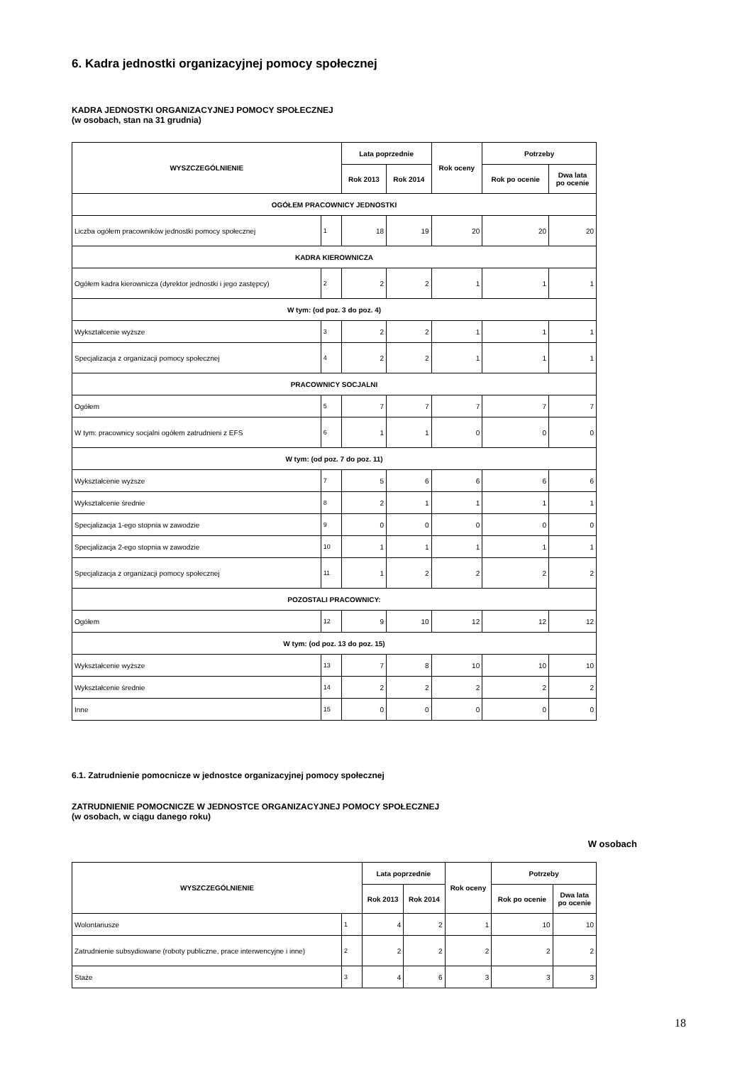6. Kadra jednostki organizacyjnej pomocy społecznej
KADRA JEDNOSTKI ORGANIZACYJNEJ POMOCY SPOŁECZNEJ
(w osobach, stan na 31 grudnia)
| WYSZCZEGÓLNIENIE | | Lata poprzednie | | Rok oceny | Potrzeby | |
| --- | --- | --- | --- | --- | --- | --- |
| | | Rok 2013 | Rok 2014 | | Rok po ocenie | Dwa lata po ocenie |
| OGÓŁEM PRACOWNICY JEDNOSTKI | | | | | | |
| Liczba ogółem pracowników jednostki pomocy społecznej | 1 | 18 | 19 | 20 | 20 | 20 |
| KADRA KIEROWNICZA | | | | | | |
| Ogółem kadra kierownicza (dyrektor jednostki i jego zastępcy) | 2 | 2 | 2 | 1 | 1 | 1 |
| W tym: (od poz. 3 do poz. 4) | | | | | | |
| Wykształcenie wyższe | 3 | 2 | 2 | 1 | 1 | 1 |
| Specjalizacja z organizacji pomocy społecznej | 4 | 2 | 2 | 1 | 1 | 1 |
| PRACOWNICY SOCJALNI | | | | | | |
| Ogółem | 5 | 7 | 7 | 7 | 7 | 7 |
| W tym: pracownicy socjalni ogółem zatrudnieni z EFS | 6 | 1 | 1 | 0 | 0 | 0 |
| W tym: (od poz. 7 do poz. 11) | | | | | | |
| Wykształcenie wyższe | 7 | 5 | 6 | 6 | 6 | 6 |
| Wykształcenie średnie | 8 | 2 | 1 | 1 | 1 | 1 |
| Specjalizacja 1-ego stopnia w zawodzie | 9 | 0 | 0 | 0 | 0 | 0 |
| Specjalizacja 2-ego stopnia w zawodzie | 10 | 1 | 1 | 1 | 1 | 1 |
| Specjalizacja z organizacji pomocy społecznej | 11 | 1 | 2 | 2 | 2 | 2 |
| POZOSTALI PRACOWNICY: | | | | | | |
| Ogółem | 12 | 9 | 10 | 12 | 12 | 12 |
| W tym: (od poz. 13 do poz. 15) | | | | | | |
| Wykształcenie wyższe | 13 | 7 | 8 | 10 | 10 | 10 |
| Wykształcenie średnie | 14 | 2 | 2 | 2 | 2 | 2 |
| Inne | 15 | 0 | 0 | 0 | 0 | 0 |
6.1. Zatrudnienie pomocnicze w jednostce organizacyjnej pomocy społecznej
ZATRUDNIENIE POMOCNICZE W JEDNOSTCE ORGANIZACYJNEJ POMOCY SPOŁECZNEJ
(w osobach, w ciągu danego roku)
W osobach
| WYSZCZEGÓLNIENIE | | Lata poprzednie | | Rok oceny | Potrzeby | |
| --- | --- | --- | --- | --- | --- | --- |
| | | Rok 2013 | Rok 2014 | | Rok po ocenie | Dwa lata po ocenie |
| Wolontariusze | 1 | 4 | 2 | 1 | 10 | 10 |
| Zatrudnienie subsydiowane (roboty publiczne, prace interwencyjne i inne) | 2 | 2 | 2 | 2 | 2 | 2 |
| Staże | 3 | 4 | 6 | 3 | 3 | 3 |
18